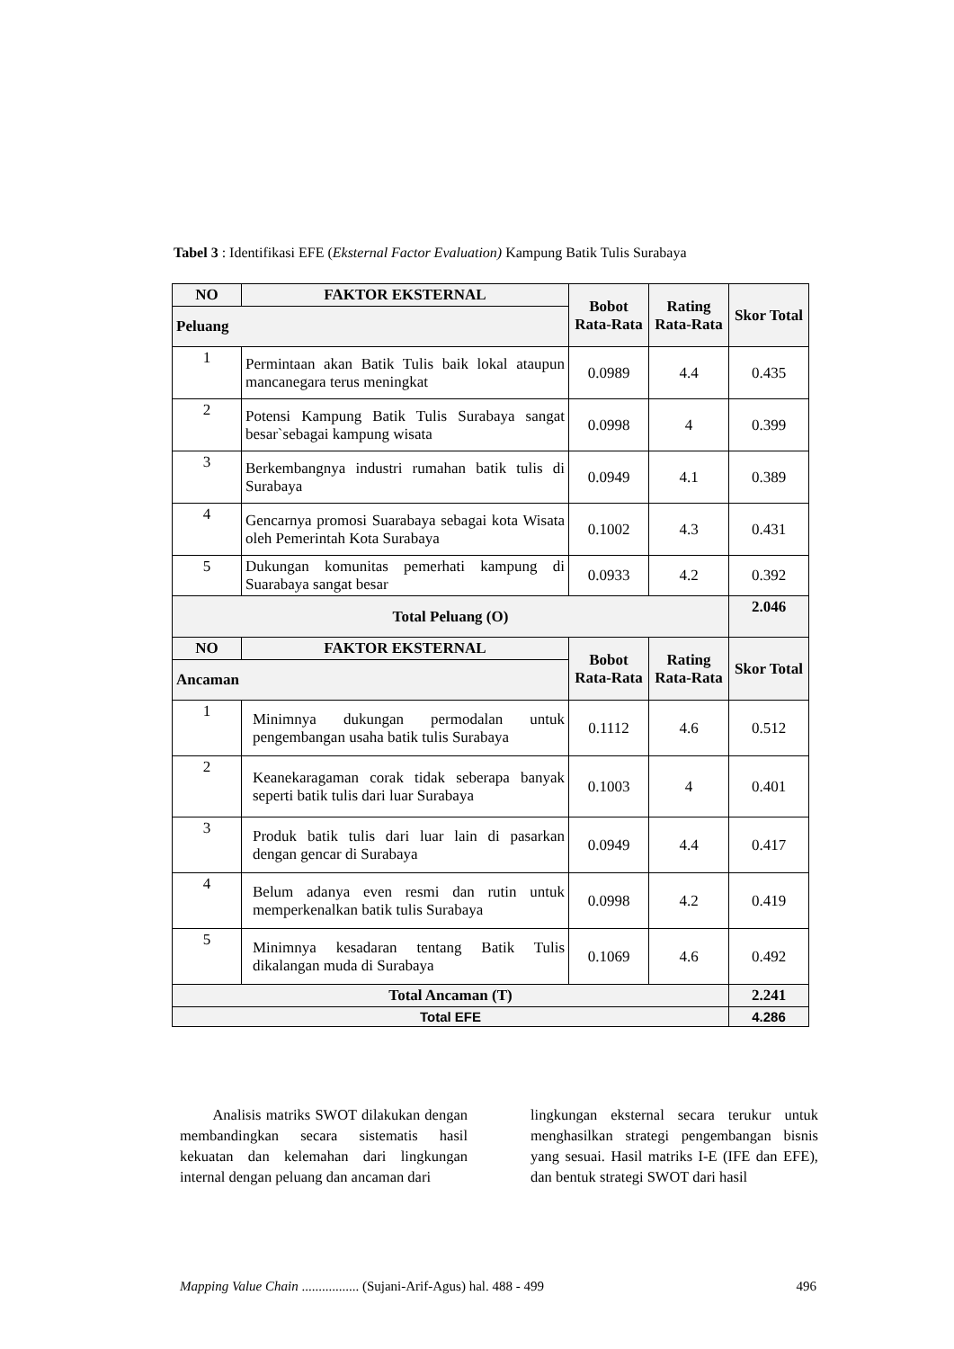Tabel 3 : Identifikasi EFE (Eksternal Factor Evaluation) Kampung Batik Tulis Surabaya
| NO | FAKTOR EKSTERNAL | Bobot Rata-Rata | Rating Rata-Rata | Skor Total |
| --- | --- | --- | --- | --- |
| Peluang | | | | |
| 1 | Permintaan akan Batik Tulis baik lokal ataupun mancanegara terus meningkat | 0.0989 | 4.4 | 0.435 |
| 2 | Potensi Kampung Batik Tulis Surabaya sangat besar`sebagai kampung wisata | 0.0998 | 4 | 0.399 |
| 3 | Berkembangnya industri rumahan batik tulis di Surabaya | 0.0949 | 4.1 | 0.389 |
| 4 | Gencarnya promosi Suarabaya sebagai kota Wisata oleh Pemerintah Kota Surabaya | 0.1002 | 4.3 | 0.431 |
| 5 | Dukungan komunitas pemerhati kampung di Suarabaya sangat besar | 0.0933 | 4.2 | 0.392 |
| Total Peluang (O) | | | | 2.046 |
| NO | FAKTOR EKSTERNAL | Bobot Rata-Rata | Rating Rata-Rata | Skor Total |
| Ancaman | | | | |
| 1 | Minimnya dukungan permodalan untuk pengembangan usaha batik tulis Surabaya | 0.1112 | 4.6 | 0.512 |
| 2 | Keanekaragaman corak tidak seberapa banyak seperti batik tulis dari luar Surabaya | 0.1003 | 4 | 0.401 |
| 3 | Produk batik tulis dari luar lain di pasarkan dengan gencar di Surabaya | 0.0949 | 4.4 | 0.417 |
| 4 | Belum adanya even resmi dan rutin untuk memperkenalkan batik tulis Surabaya | 0.0998 | 4.2 | 0.419 |
| 5 | Minimnya kesadaran tentang Batik Tulis dikalangan muda di Surabaya | 0.1069 | 4.6 | 0.492 |
| Total Ancaman (T) | | | | 2.241 |
| Total EFE | | | | 4.286 |
Analisis matriks SWOT dilakukan dengan membandingkan secara sistematis hasil kekuatan dan kelemahan dari lingkungan internal dengan peluang dan ancaman dari
lingkungan eksternal secara terukur untuk menghasilkan strategi pengembangan bisnis yang sesuai. Hasil matriks I-E (IFE dan EFE), dan bentuk strategi SWOT dari hasil
Mapping Value Chain ................. (Sujani-Arif-Agus) hal. 488 - 499 496